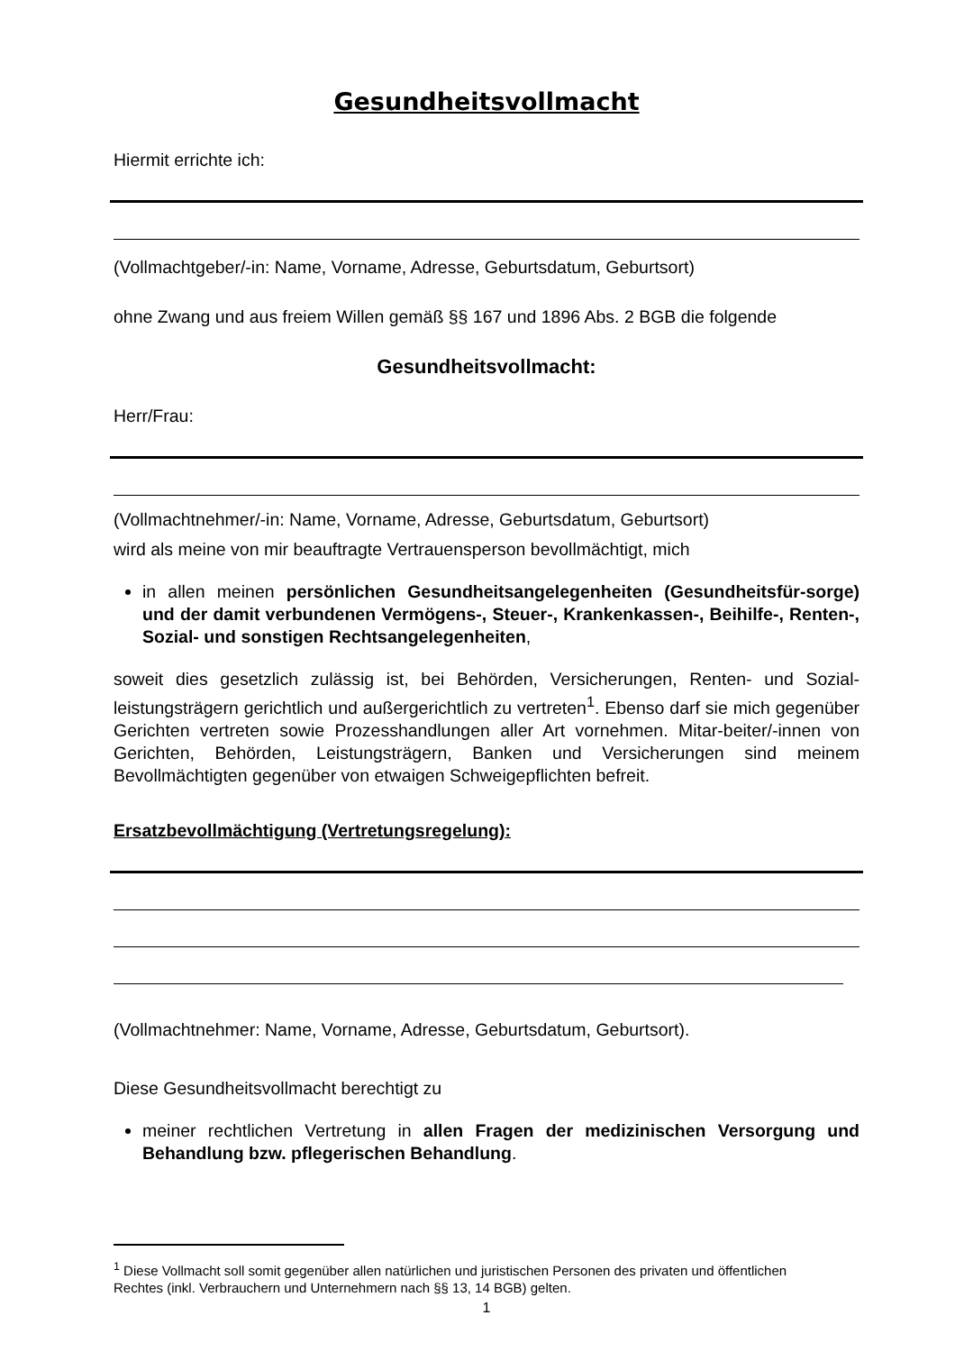Gesundheitsvollmacht
Hiermit errichte ich:
(Vollmachtgeber/-in: Name, Vorname, Adresse, Geburtsdatum, Geburtsort)
ohne Zwang und aus freiem Willen gemäß §§ 167 und 1896 Abs. 2 BGB die folgende
Gesundheitsvollmacht:
Herr/Frau:
(Vollmachtnehmer/-in: Name, Vorname, Adresse, Geburtsdatum, Geburtsort)
wird als meine von mir beauftragte Vertrauensperson bevollmächtigt, mich
in allen meinen persönlichen Gesundheitsangelegenheiten (Gesundheitsfür-sorge) und der damit verbundenen Vermögens-, Steuer-, Krankenkassen-, Beihilfe-, Renten-, Sozial- und sonstigen Rechtsangelegenheiten,
soweit dies gesetzlich zulässig ist, bei Behörden, Versicherungen, Renten- und Sozial-leistungsträgern gerichtlich und außergerichtlich zu vertreten<sup>1</sup>. Ebenso darf sie mich gegenüber Gerichten vertreten sowie Prozesshandlungen aller Art vornehmen. Mitar-beiter/-innen von Gerichten, Behörden, Leistungsträgern, Banken und Versicherungen sind meinem Bevollmächtigten gegenüber von etwaigen Schweigepflichten befreit.
Ersatzbevollmächtigung (Vertretungsregelung):
(Vollmachtnehmer: Name, Vorname, Adresse, Geburtsdatum, Geburtsort).
Diese Gesundheitsvollmacht berechtigt zu
meiner rechtlichen Vertretung in allen Fragen der medizinischen Versorgung und Behandlung bzw. pflegerischen Behandlung.
<sup>1</sup> Diese Vollmacht soll somit gegenüber allen natürlichen und juristischen Personen des privaten und öffentlichen Rechtes (inkl. Verbrauchern und Unternehmern nach §§ 13, 14 BGB) gelten.
1